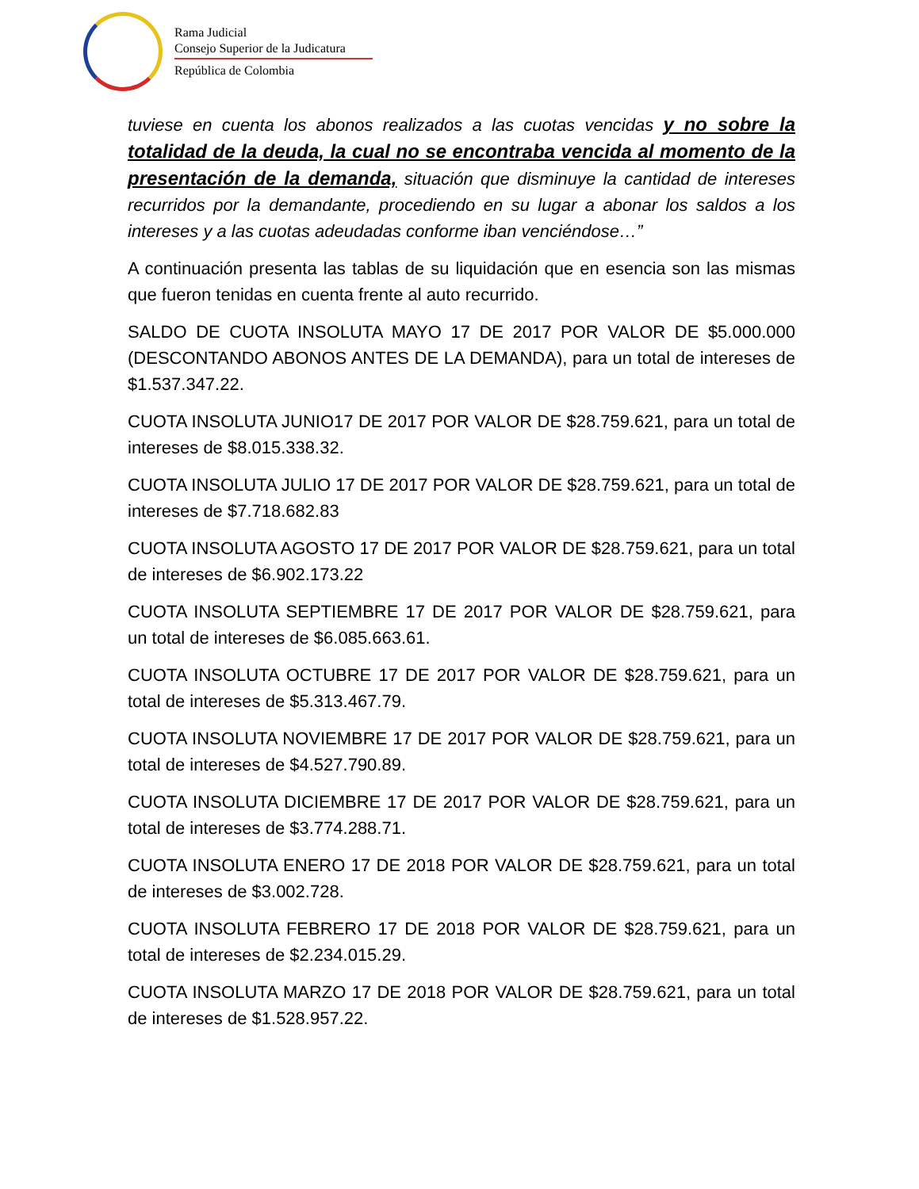Rama Judicial
Consejo Superior de la Judicatura
República de Colombia
tuviese en cuenta los abonos realizados a las cuotas vencidas y no sobre la totalidad de la deuda, la cual no se encontraba vencida al momento de la presentación de la demanda, situación que disminuye la cantidad de intereses recurridos por la demandante, procediendo en su lugar a abonar los saldos a los intereses y a las cuotas adeudadas conforme iban venciéndose…”
A continuación presenta las tablas de su liquidación que en esencia son las mismas que fueron tenidas en cuenta frente al auto recurrido.
SALDO DE CUOTA INSOLUTA MAYO 17 DE 2017 POR VALOR DE $5.000.000 (DESCONTANDO ABONOS ANTES DE LA DEMANDA), para un total de intereses de $1.537.347.22.
CUOTA INSOLUTA JUNIO17 DE 2017 POR VALOR DE $28.759.621, para un total de intereses de $8.015.338.32.
CUOTA INSOLUTA JULIO 17 DE 2017 POR VALOR DE $28.759.621, para un total de intereses de $7.718.682.83
CUOTA INSOLUTA AGOSTO 17 DE 2017 POR VALOR DE $28.759.621, para un total de intereses de $6.902.173.22
CUOTA INSOLUTA SEPTIEMBRE 17 DE 2017 POR VALOR DE $28.759.621, para un total de intereses de $6.085.663.61.
CUOTA INSOLUTA OCTUBRE 17 DE 2017 POR VALOR DE $28.759.621, para un total de intereses de $5.313.467.79.
CUOTA INSOLUTA NOVIEMBRE 17 DE 2017 POR VALOR DE $28.759.621, para un total de intereses de $4.527.790.89.
CUOTA INSOLUTA DICIEMBRE 17 DE 2017 POR VALOR DE $28.759.621, para un total de intereses de $3.774.288.71.
CUOTA INSOLUTA ENERO 17 DE 2018 POR VALOR DE $28.759.621, para un total de intereses de $3.002.728.
CUOTA INSOLUTA FEBRERO 17 DE 2018 POR VALOR DE $28.759.621, para un total de intereses de $2.234.015.29.
CUOTA INSOLUTA MARZO 17 DE 2018 POR VALOR DE $28.759.621, para un total de intereses de $1.528.957.22.